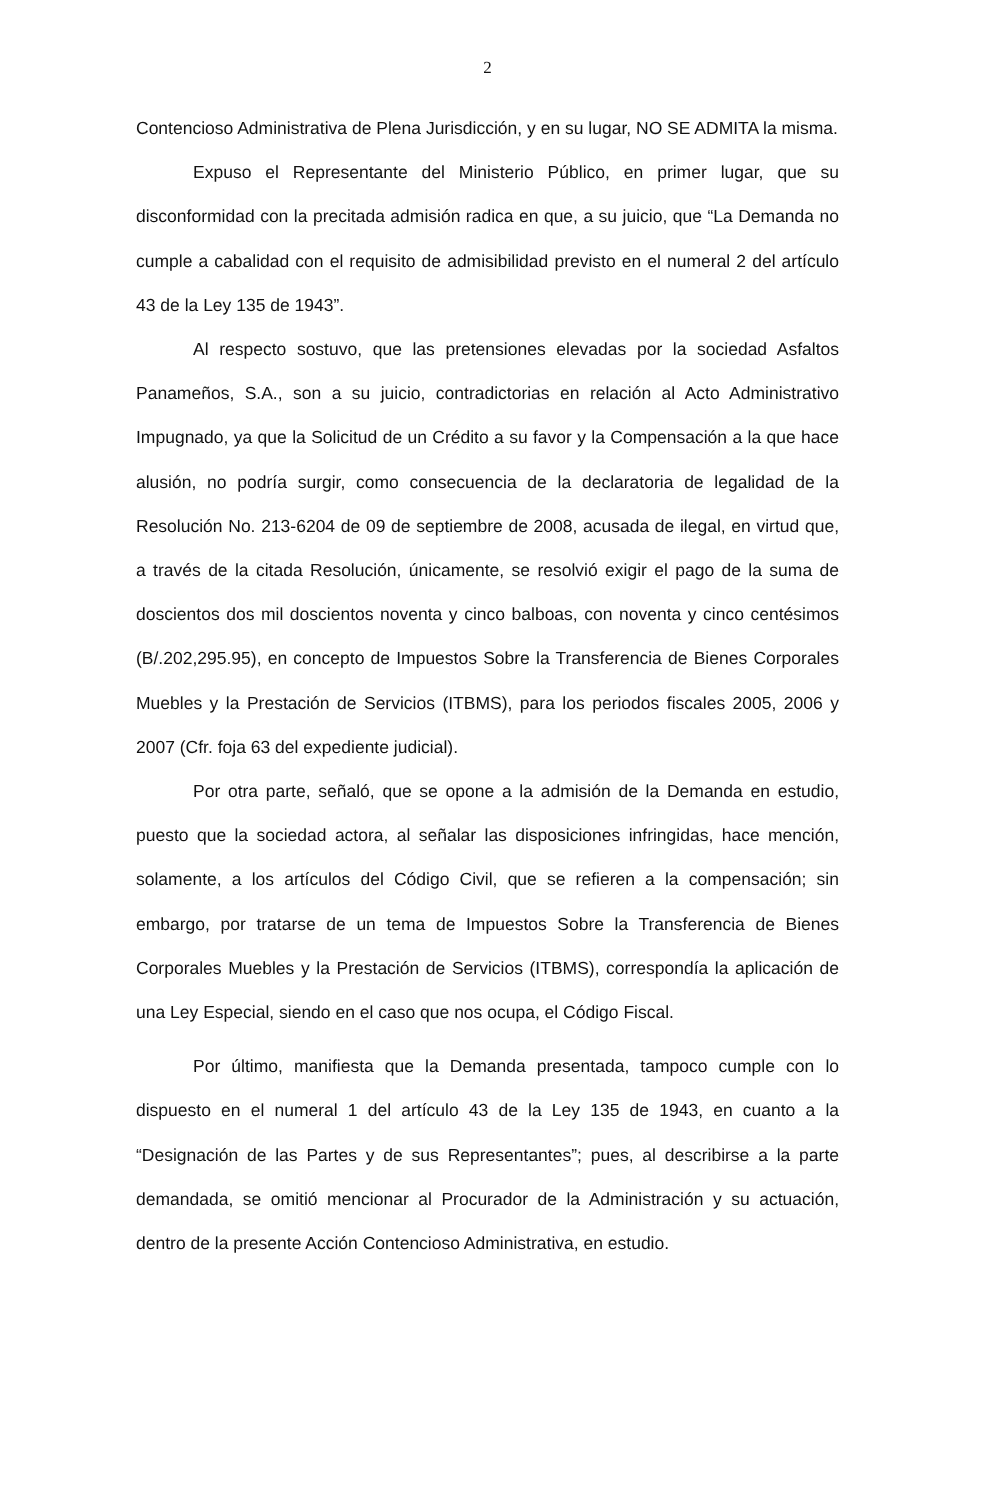2
Contencioso Administrativa de Plena Jurisdicción, y en su lugar, NO SE ADMITA la misma.
Expuso el Representante del Ministerio Público, en primer lugar, que su disconformidad con la precitada admisión radica en que, a su juicio, que “La Demanda no cumple a cabalidad con el requisito de admisibilidad previsto en el numeral 2 del artículo 43 de la Ley 135 de 1943”.
Al respecto sostuvo, que las pretensiones elevadas por la sociedad Asfaltos Panameños, S.A., son a su juicio, contradictorias en relación al Acto Administrativo Impugnado, ya que la Solicitud de un Crédito a su favor y la Compensación a la que hace alusión, no podría surgir, como consecuencia de la declaratoria de legalidad de la Resolución No. 213-6204 de 09 de septiembre de 2008, acusada de ilegal, en virtud que, a través de la citada Resolución, únicamente, se resolvió exigir el pago de la suma de doscientos dos mil doscientos noventa y cinco balboas, con noventa y cinco centésimos (B/.202,295.95), en concepto de Impuestos Sobre la Transferencia de Bienes Corporales Muebles y la Prestación de Servicios (ITBMS), para los periodos fiscales 2005, 2006 y 2007 (Cfr. foja 63 del expediente judicial).
Por otra parte, señaló, que se opone a la admisión de la Demanda en estudio, puesto que la sociedad actora, al señalar las disposiciones infringidas, hace mención, solamente, a los artículos del Código Civil, que se refieren a la compensación; sin embargo, por tratarse de un tema de Impuestos Sobre la Transferencia de Bienes Corporales Muebles y la Prestación de Servicios (ITBMS), correspondía la aplicación de una Ley Especial, siendo en el caso que nos ocupa, el Código Fiscal.
Por último, manifiesta que la Demanda presentada, tampoco cumple con lo dispuesto en el numeral 1 del artículo 43 de la Ley 135 de 1943, en cuanto a la “Designación de las Partes y de sus Representantes”; pues, al describirse a la parte demandada, se omitió mencionar al Procurador de la Administración y su actuación, dentro de la presente Acción Contencioso Administrativa, en estudio.